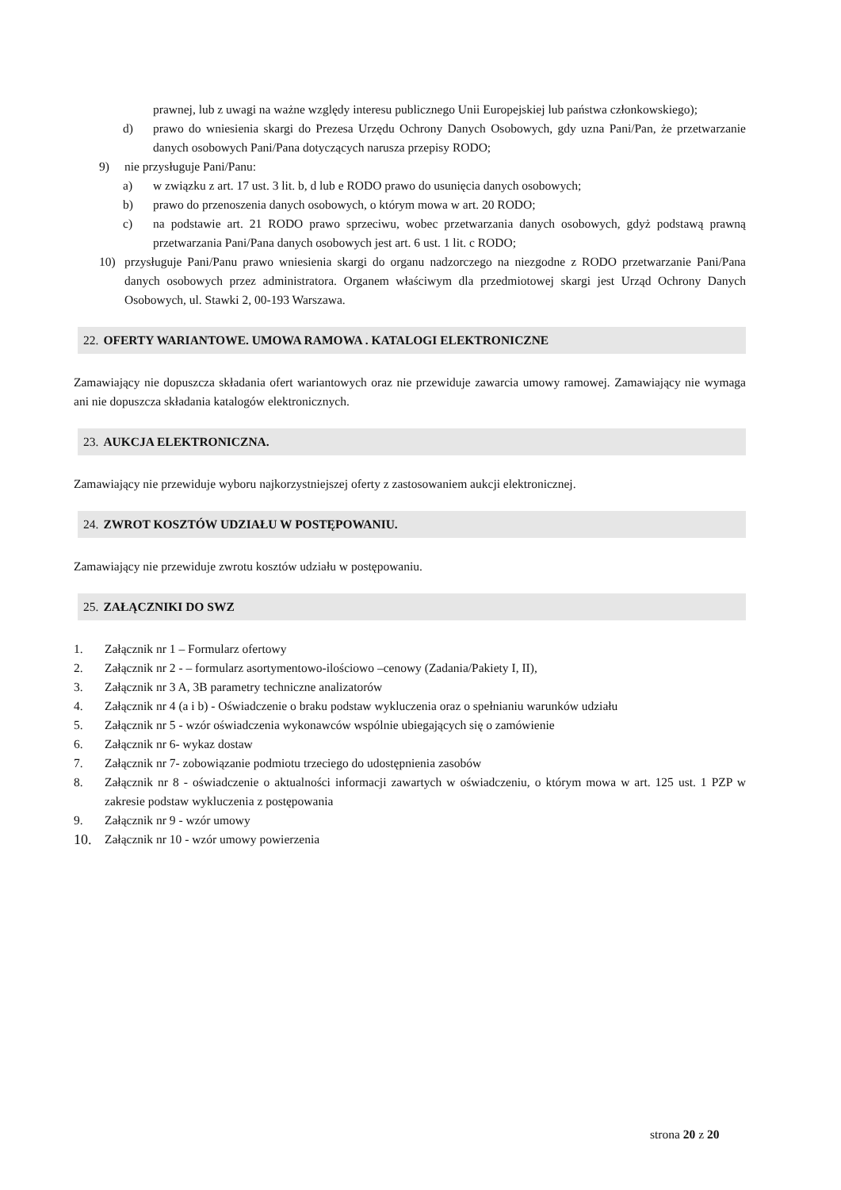prawnej, lub z uwagi na ważne względy interesu publicznego Unii Europejskiej lub państwa członkowskiego);
d) prawo do wniesienia skargi do Prezesa Urzędu Ochrony Danych Osobowych, gdy uzna Pani/Pan, że przetwarzanie danych osobowych Pani/Pana dotyczących narusza przepisy RODO;
9) nie przysługuje Pani/Panu:
a) w związku z art. 17 ust. 3 lit. b, d lub e RODO prawo do usunięcia danych osobowych;
b) prawo do przenoszenia danych osobowych, o którym mowa w art. 20 RODO;
c) na podstawie art. 21 RODO prawo sprzeciwu, wobec przetwarzania danych osobowych, gdyż podstawą prawną przetwarzania Pani/Pana danych osobowych jest art. 6 ust. 1 lit. c RODO;
10) przysługuje Pani/Panu prawo wniesienia skargi do organu nadzorczego na niezgodne z RODO przetwarzanie Pani/Pana danych osobowych przez administratora. Organem właściwym dla przedmiotowej skargi jest Urząd Ochrony Danych Osobowych, ul. Stawki 2, 00-193 Warszawa.
22. OFERTY WARIANTOWE. UMOWA RAMOWA . KATALOGI ELEKTRONICZNE
Zamawiający nie dopuszcza składania ofert wariantowych oraz nie przewiduje zawarcia umowy ramowej. Zamawiający nie wymaga ani nie dopuszcza składania katalogów elektronicznych.
23. AUKCJA ELEKTRONICZNA.
Zamawiający nie przewiduje wyboru najkorzystniejszej oferty z zastosowaniem aukcji elektronicznej.
24. ZWROT KOSZTÓW UDZIAŁU W POSTĘPOWANIU.
Zamawiający nie przewiduje zwrotu kosztów udziału w postępowaniu.
25. ZAŁĄCZNIKI DO SWZ
1. Załącznik nr 1 – Formularz ofertowy
2. Załącznik nr 2 - – formularz asortymentowo-ilościowo –cenowy (Zadania/Pakiety I, II),
3. Załącznik nr 3 A, 3B parametry techniczne analizatorów
4. Załącznik nr 4 (a i b) - Oświadczenie o braku podstaw wykluczenia oraz o spełnianiu warunków udziału
5. Załącznik nr 5 - wzór oświadczenia wykonawców wspólnie ubiegających się o zamówienie
6. Załącznik nr 6- wykaz dostaw
7. Załącznik nr 7- zobowiązanie podmiotu trzeciego do udostępnienia zasobów
8. Załącznik nr 8 - oświadczenie o aktualności informacji zawartych w oświadczeniu, o którym mowa w art. 125 ust. 1 PZP w zakresie podstaw wykluczenia z postępowania
9. Załącznik nr 9 - wzór umowy
10.
Załącznik nr 10 - wzór umowy powierzenia
strona 20 z 20